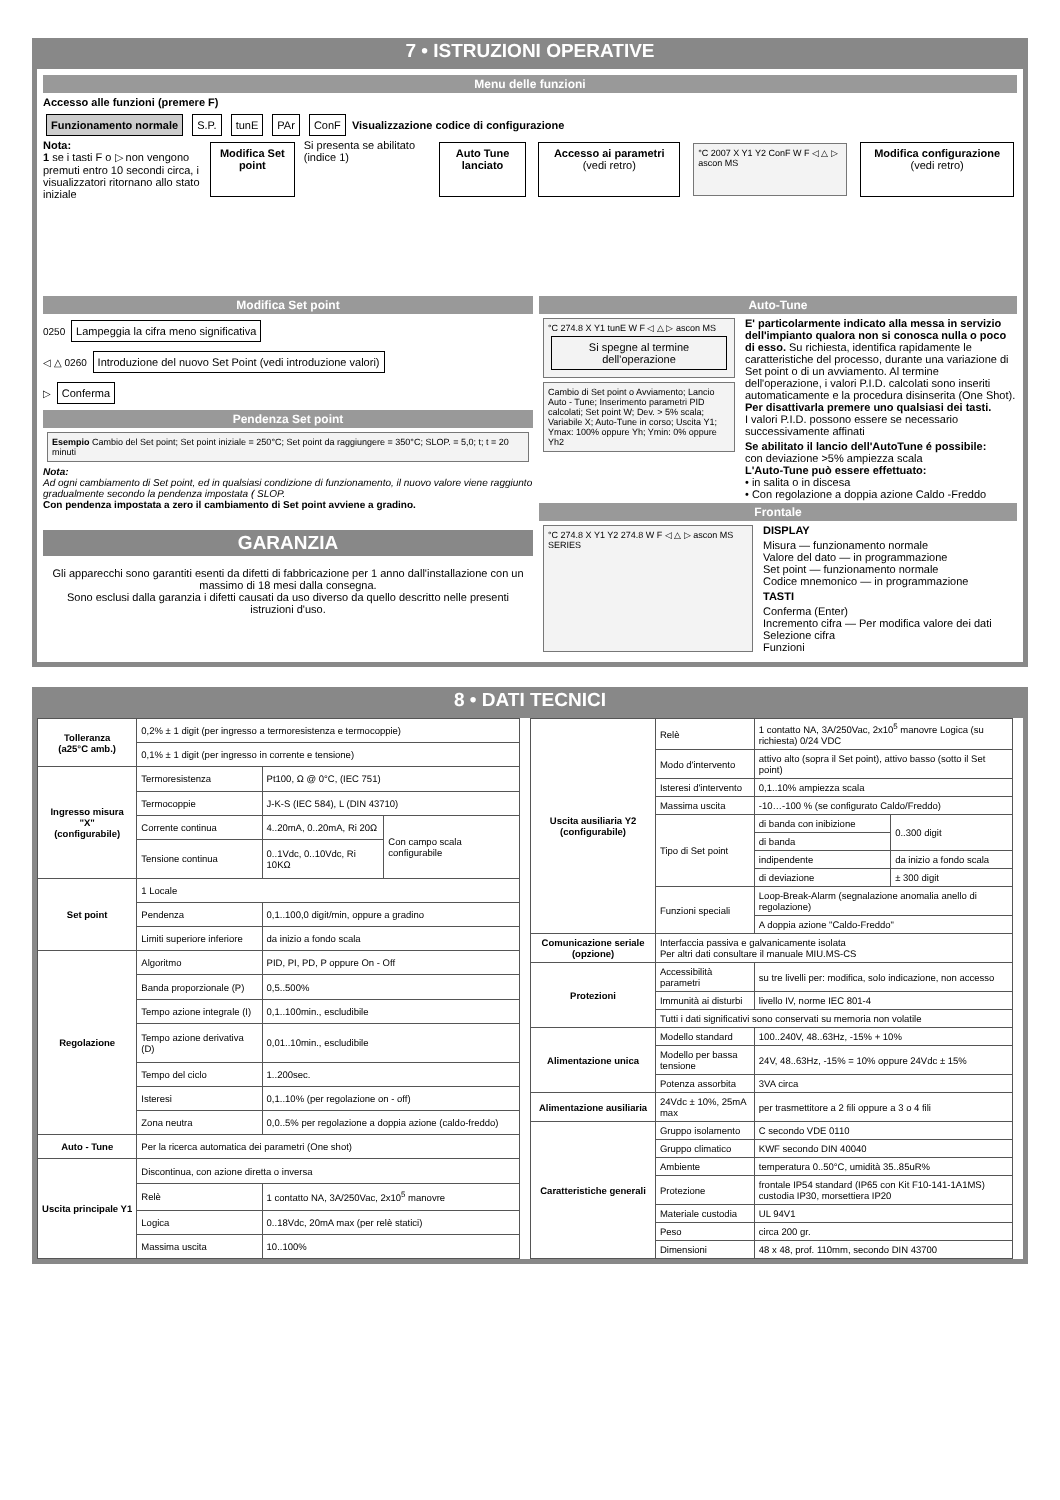7 • ISTRUZIONI OPERATIVE
Menu delle funzioni
Accesso alle funzioni (premere F)
Funzionamento normale S.P. tunE PAr ConF Visualizzazione codice di configurazione
Nota:
1 se i tasti F o ▷ non vengono premuti entro 10 secondi circa, i visualizzatori ritornano allo stato iniziale
Modifica Set point Si presenta se abilitato (indice 1) Auto Tune lanciato Accesso ai parametri (vedi retro) °C 2007 X Y1 Y2 ConF W F ◁ △ ▷ ascon MS Modifica configurazione (vedi retro)
Modifica Set point
0250 Lampeggia la cifra meno significativa
◁ △ 0260 Introduzione del nuovo Set Point (vedi introduzione valori)
▷ Conferma
Pendenza Set point
Esempio Cambio del Set point; Set point iniziale = 250°C; Set point da raggiungere = 350°C; SLOP. = 5,0; t; t = 20 minuti
Nota:
Ad ogni cambiamento di Set point, ed in qualsiasi condizione di funzionamento, il nuovo valore viene raggiunto gradualmente secondo la pendenza impostata ( SLOP.
Con pendenza impostata a zero il cambiamento di Set point avviene a gradino.
GARANZIA
Gli apparecchi sono garantiti esenti da difetti di fabbricazione per 1 anno dall'installazione con un massimo di 18 mesi dalla consegna.
Sono esclusi dalla garanzia i difetti causati da uso diverso da quello descritto nelle presenti istruzioni d'uso.
Auto-Tune
°C 274.8 X Y1 tunE W F ◁ △ ▷ ascon MS Si spegne al termine dell'operazione
Cambio di Set point o Avviamento; Lancio Auto - Tune; Inserimento parametri PID calcolati; Set point W; Dev. > 5% scala; Variabile X; Auto-Tune in corso; Uscita Y1; Ymax: 100% oppure Yh; Ymin: 0% oppure Yh2
E' particolarmente indicato alla messa in servizio dell'impianto qualora non si conosca nulla o poco di esso. Su richiesta, identifica rapidamente le caratteristiche del processo, durante una variazione di Set point o di un avviamento. Al termine dell'operazione, i valori P.I.D. calcolati sono inseriti automaticamente e la procedura disinserita (One Shot). Per disattivarla premere uno qualsiasi dei tasti.
I valori P.I.D. possono essere se necessario successivamente affinati
Se abilitato il lancio dell'AutoTune é possibile:
con deviazione >5% ampiezza scala
L'Auto-Tune può essere effettuato:
• in salita o in discesa
• Con regolazione a doppia azione Caldo -Freddo
Frontale
°C 274.8 X Y1 Y2 274.8 W F ◁ △ ▷ ascon MS SERIES
DISPLAY
Misura — funzionamento normale
Valore del dato — in programmazione
Set point — funzionamento normale
Codice mnemonico — in programmazione
TASTI
Conferma (Enter)
Incremento cifra — Per modifica valore dei dati
Selezione cifra
Funzioni
8 • DATI TECNICI
| Tolleranza (a25°C amb.) | 0,2% ± 1 digit (per ingresso a termoresistenza e termocoppie) | | |
| | 0,1% ± 1 digit (per ingresso in corrente e tensione) | | |
| Ingresso misura "X" (configurabile) | Termoresistenza | Pt100, Ω @ 0°C, (IEC 751) | |
| | Termocoppie | J-K-S (IEC 584), L (DIN 43710) | |
| | Corrente continua | 4..20mA, 0..20mA, Ri 20Ω | Con campo scala configurabile |
| | Tensione continua | 0..1Vdc, 0..10Vdc, Ri 10KΩ | |
| Set point | 1 Locale | | |
| | Pendenza | 0,1..100,0 digit/min, oppure a gradino | |
| | Limiti superiore inferiore | da inizio a fondo scala | |
| Regolazione | Algoritmo | PID, PI, PD, P oppure On - Off | |
| | Banda proporzionale (P) | 0,5..500% | |
| | Tempo azione integrale (I) | 0,1..100min., escludibile | |
| | Tempo azione derivativa (D) | 0,01..10min., escludibile | |
| | Tempo del ciclo | 1..200sec. | |
| | Isteresi | 0,1..10% (per regolazione on - off) | |
| | Zona neutra | 0,0..5% per regolazione a doppia azione (caldo-freddo) | |
| Auto - Tune | Per la ricerca automatica dei parametri (One shot) | | |
| Uscita principale Y1 | Discontinua, con azione diretta o inversa | | |
| | Relè | 1 contatto NA, 3A/250Vac, 2x10<sup>5</sup> manovre | |
| | Logica | 0..18Vdc, 20mA max (per relè statici) | |
| | Massima uscita | 10..100% | |
| Uscita ausiliaria Y2 (configurabile) | Relè | 1 contatto NA, 3A/250Vac, 2x10<sup>5</sup> manovre Logica (su richiesta) 0/24 VDC | |
| | Modo d'intervento | attivo alto (sopra il Set point), attivo basso (sotto il Set point) | |
| | Isteresi d'intervento | 0,1..10% ampiezza scala | |
| | Massima uscita | -10…-100 % (se configurato Caldo/Freddo) | |
| | Tipo di Set point | di banda con inibizione | 0..300 digit |
| | | di banda | |
| | | indipendente | da inizio a fondo scala |
| | | di deviazione | ± 300 digit |
| | Funzioni speciali | Loop-Break-Alarm (segnalazione anomalia anello di regolazione) | |
| | | A doppia azione "Caldo-Freddo" | |
| Comunicazione seriale (opzione) | Interfaccia passiva e galvanicamente isolata Per altri dati consultare il manuale MIU.MS-CS | | |
| Protezioni | Accessibilità parametri | su tre livelli per: modifica, solo indicazione, non accesso | |
| | Immunità ai disturbi | livello IV, norme IEC 801-4 | |
| | Tutti i dati significativi sono conservati su memoria non volatile | | |
| Alimentazione unica | Modello standard | 100..240V, 48..63Hz, -15% + 10% | |
| | Modello per bassa tensione | 24V, 48..63Hz, -15% = 10% oppure 24Vdc ± 15% | |
| | Potenza assorbita | 3VA circa | |
| Alimentazione ausiliaria | 24Vdc ± 10%, 25mA max | per trasmettitore a 2 fili oppure a 3 o 4 fili | |
| Caratteristiche generali | Gruppo isolamento | C secondo VDE 0110 | |
| | Gruppo climatico | KWF secondo DIN 40040 | |
| | Ambiente | temperatura 0..50°C, umidità 35..85uR% | |
| | Protezione | frontale IP54 standard (IP65 con Kit F10-141-1A1MS) custodia IP30, morsettiera IP20 | |
| | Materiale custodia | UL 94V1 | |
| | Peso | circa 200 gr. | |
| | Dimensioni | 48 x 48, prof. 110mm, secondo DIN 43700 | |